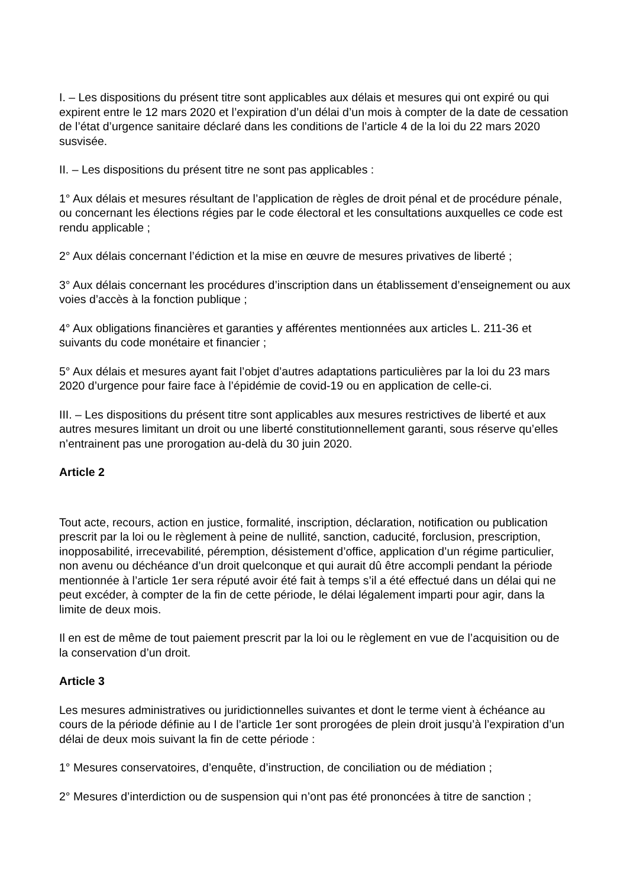I. – Les dispositions du présent titre sont applicables aux délais et mesures qui ont expiré ou qui expirent entre le 12 mars 2020 et l’expiration d’un délai d’un mois à compter de la date de cessation de l’état d’urgence sanitaire déclaré dans les conditions de l’article 4 de la loi du 22 mars 2020 susvisée.
II. – Les dispositions du présent titre ne sont pas applicables :
1° Aux délais et mesures résultant de l’application de règles de droit pénal et de procédure pénale, ou concernant les élections régies par le code électoral et les consultations auxquelles ce code est rendu applicable ;
2° Aux délais concernant l’édiction et la mise en œuvre de mesures privatives de liberté ;
3° Aux délais concernant les procédures d’inscription dans un établissement d’enseignement ou aux voies d’accès à la fonction publique ;
4° Aux obligations financières et garanties y afférentes mentionnées aux articles L. 211-36 et suivants du code monétaire et financier ;
5° Aux délais et mesures ayant fait l’objet d’autres adaptations particulières par la loi du 23 mars 2020 d’urgence pour faire face à l’épidémie de covid-19 ou en application de celle-ci.
III. – Les dispositions du présent titre sont applicables aux mesures restrictives de liberté et aux autres mesures limitant un droit ou une liberté constitutionnellement garanti, sous réserve qu’elles n’entrainent pas une prorogation au-delà du 30 juin 2020.
Article 2
Tout acte, recours, action en justice, formalité, inscription, déclaration, notification ou publication prescrit par la loi ou le règlement à peine de nullité, sanction, caducité, forclusion, prescription, inopposabilité, irrecevabilité, péremption, désistement d’office, application d’un régime particulier, non avenu ou déchéance d’un droit quelconque et qui aurait dû être accompli pendant la période mentionnée à l’article 1er sera réputé avoir été fait à temps s’il a été effectué dans un délai qui ne peut excéder, à compter de la fin de cette période, le délai légalement imparti pour agir, dans la limite de deux mois.
Il en est de même de tout paiement prescrit par la loi ou le règlement en vue de l’acquisition ou de la conservation d’un droit.
Article 3
Les mesures administratives ou juridictionnelles suivantes et dont le terme vient à échéance au cours de la période définie au I de l’article 1er sont prorogées de plein droit jusqu’à l’expiration d’un délai de deux mois suivant la fin de cette période :
1° Mesures conservatoires, d’enquête, d’instruction, de conciliation ou de médiation ;
2° Mesures d’interdiction ou de suspension qui n’ont pas été prononcées à titre de sanction ;